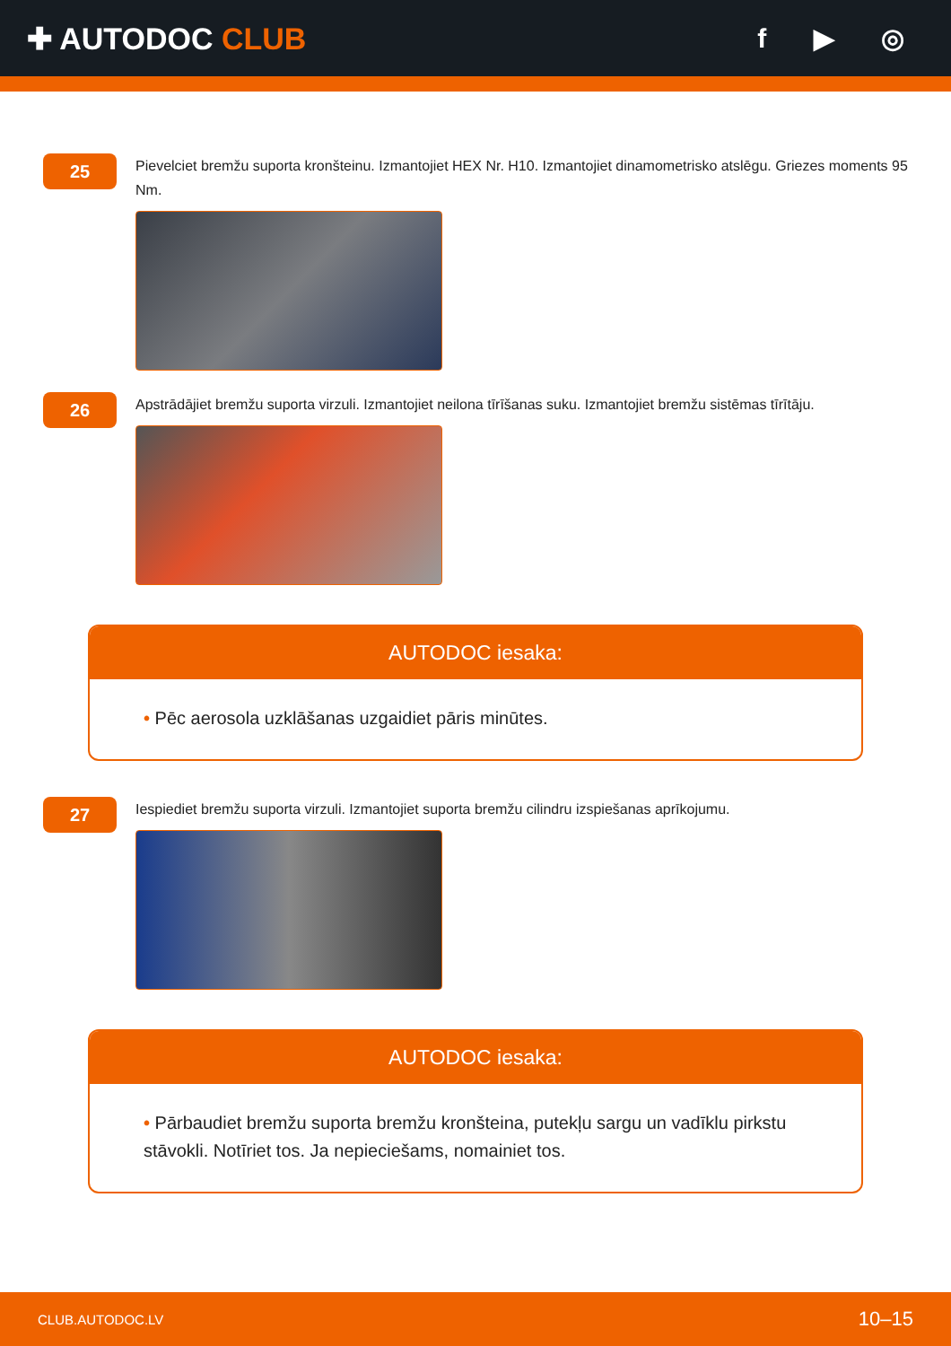✚ AUTODOC CLUB f ▶ ◎
25
Pievelciet bremžu suporta kronšteinu. Izmantojiet HEX Nr. H10. Izmantojiet dinamometrisko atslēgu. Griezes moments 95 Nm.
26
Apstrādājiet bremžu suporta virzuli. Izmantojiet neilona tīrīšanas suku. Izmantojiet bremžu sistēmas tīrītāju.
AUTODOC iesaka:
• Pēc aerosola uzklāšanas uzgaidiet pāris minūtes.
27
Iespiediet bremžu suporta virzuli. Izmantojiet suporta bremžu cilindru izspiešanas aprīkojumu.
AUTODOC iesaka:
• Pārbaudiet bremžu suporta bremžu kronšteina, putekļu sargu un vadīklu pirkstu stāvokli. Notīriet tos. Ja nepieciešams, nomainiet tos.
CLUB.AUTODOC.LV 10–15